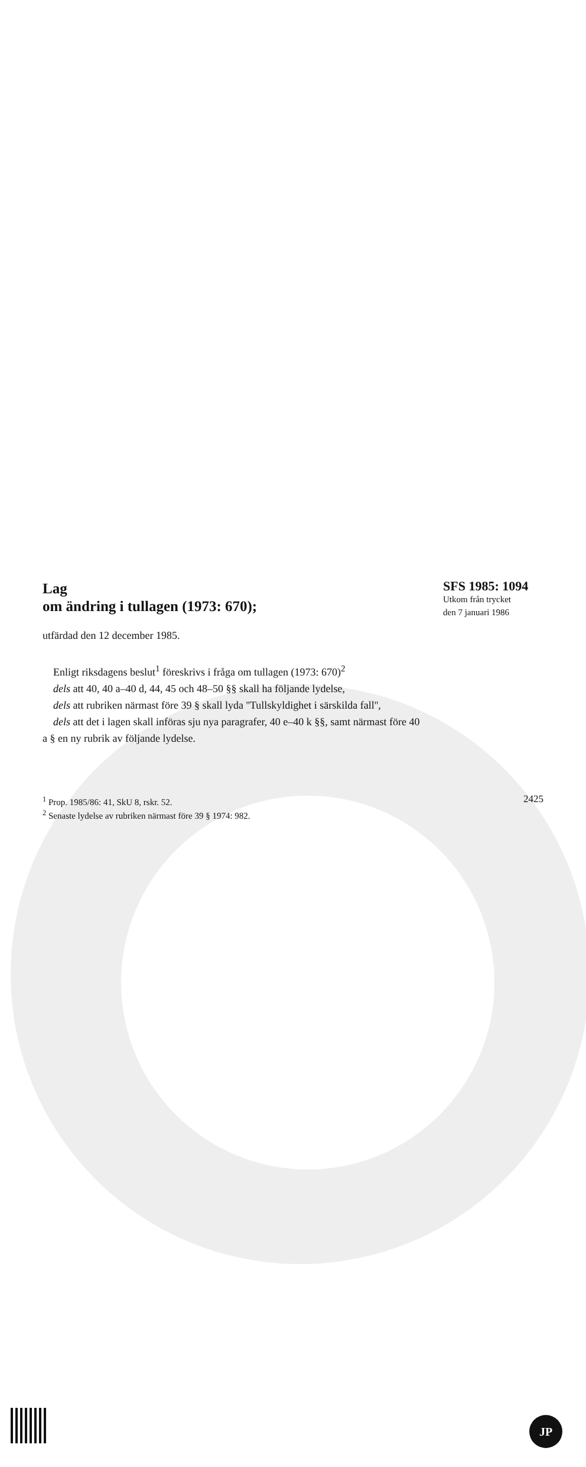Lag
om ändring i tullagen (1973: 670);
SFS 1985: 1094
Utkom från trycket
den 7 januari 1986
utfärdad den 12 december 1985.
Enligt riksdagens beslut<sup>1</sup> föreskrivs i fråga om tullagen (1973: 670)<sup>2</sup>
dels att 40, 40 a–40 d, 44, 45 och 48–50 §§ skall ha följande lydelse,
dels att rubriken närmast före 39 § skall lyda ''Tullskyldighet i särskilda fall'',
dels att det i lagen skall införas sju nya paragrafer, 40 e–40 k §§, samt närmast före 40 a § en ny rubrik av följande lydelse.
<sup>1</sup> Prop. 1985/86: 41, SkU 8, rskr. 52.
<sup>2</sup> Senaste lydelse av rubriken närmast före 39 § 1974: 982.
2425
JP